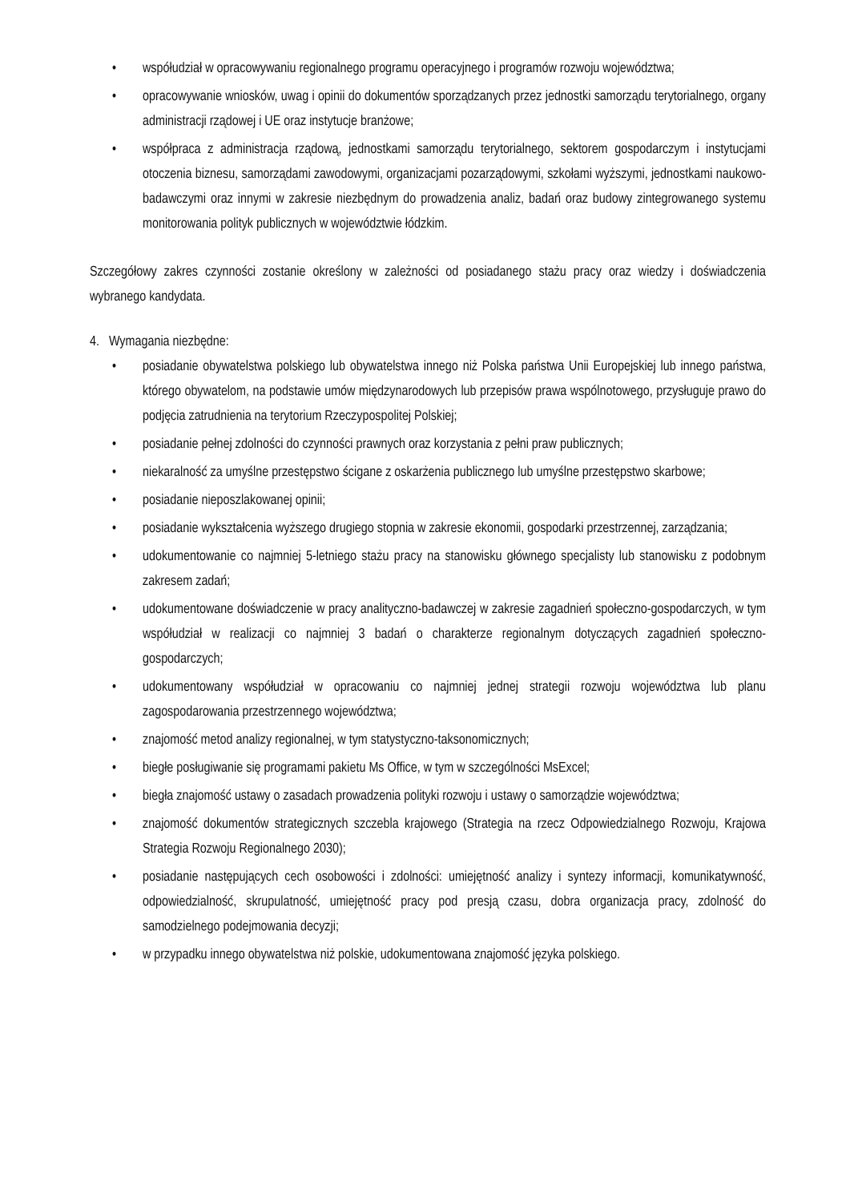• współudział w opracowywaniu regionalnego programu operacyjnego i programów rozwoju województwa;
• opracowywanie wniosków, uwag i opinii do dokumentów sporządzanych przez jednostki samorządu terytorialnego, organy administracji rządowej i UE oraz instytucje branżowe;
• współpraca z administracja rządową, jednostkami samorządu terytorialnego, sektorem gospodarczym i instytucjami otoczenia biznesu, samorządami zawodowymi, organizacjami pozarządowymi, szkołami wyższymi, jednostkami naukowo-badawczymi oraz innymi w zakresie niezbędnym do prowadzenia analiz, badań oraz budowy zintegrowanego systemu monitorowania polityk publicznych w województwie łódzkim.
Szczegółowy zakres czynności zostanie określony w zależności od posiadanego stażu pracy oraz wiedzy i doświadczenia wybranego kandydata.
4. Wymagania niezbędne:
• posiadanie obywatelstwa polskiego lub obywatelstwa innego niż Polska państwa Unii Europejskiej lub innego państwa, którego obywatelom, na podstawie umów międzynarodowych lub przepisów prawa wspólnotowego, przysługuje prawo do podjęcia zatrudnienia na terytorium Rzeczypospolitej Polskiej;
• posiadanie pełnej zdolności do czynności prawnych oraz korzystania z pełni praw publicznych;
• niekaralność za umyślne przestępstwo ścigane z oskarżenia publicznego lub umyślne przestępstwo skarbowe;
• posiadanie nieposzlakowanej opinii;
• posiadanie wykształcenia wyższego drugiego stopnia w zakresie ekonomii, gospodarki przestrzennej, zarządzania;
• udokumentowanie co najmniej 5-letniego stażu pracy na stanowisku głównego specjalisty lub stanowisku z podobnym zakresem zadań;
• udokumentowane doświadczenie w pracy analityczno-badawczej w zakresie zagadnień społeczno-gospodarczych, w tym współudział w realizacji co najmniej 3 badań o charakterze regionalnym dotyczących zagadnień społeczno-gospodarczych;
• udokumentowany współudział w opracowaniu co najmniej jednej strategii rozwoju województwa lub planu zagospodarowania przestrzennego województwa;
• znajomość metod analizy regionalnej, w tym statystyczno-taksonomicznych;
• biegłe posługiwanie się programami pakietu Ms Office, w tym w szczególności MsExcel;
• biegła znajomość ustawy o zasadach prowadzenia polityki rozwoju i ustawy o samorządzie województwa;
• znajomość dokumentów strategicznych szczebla krajowego (Strategia na rzecz Odpowiedzialnego Rozwoju, Krajowa Strategia Rozwoju Regionalnego 2030);
• posiadanie następujących cech osobowości i zdolności: umiejętność analizy i syntezy informacji, komunikatywność, odpowiedzialność, skrupulatność, umiejętność pracy pod presją czasu, dobra organizacja pracy, zdolność do samodzielnego podejmowania decyzji;
• w przypadku innego obywatelstwa niż polskie, udokumentowana znajomość języka polskiego.